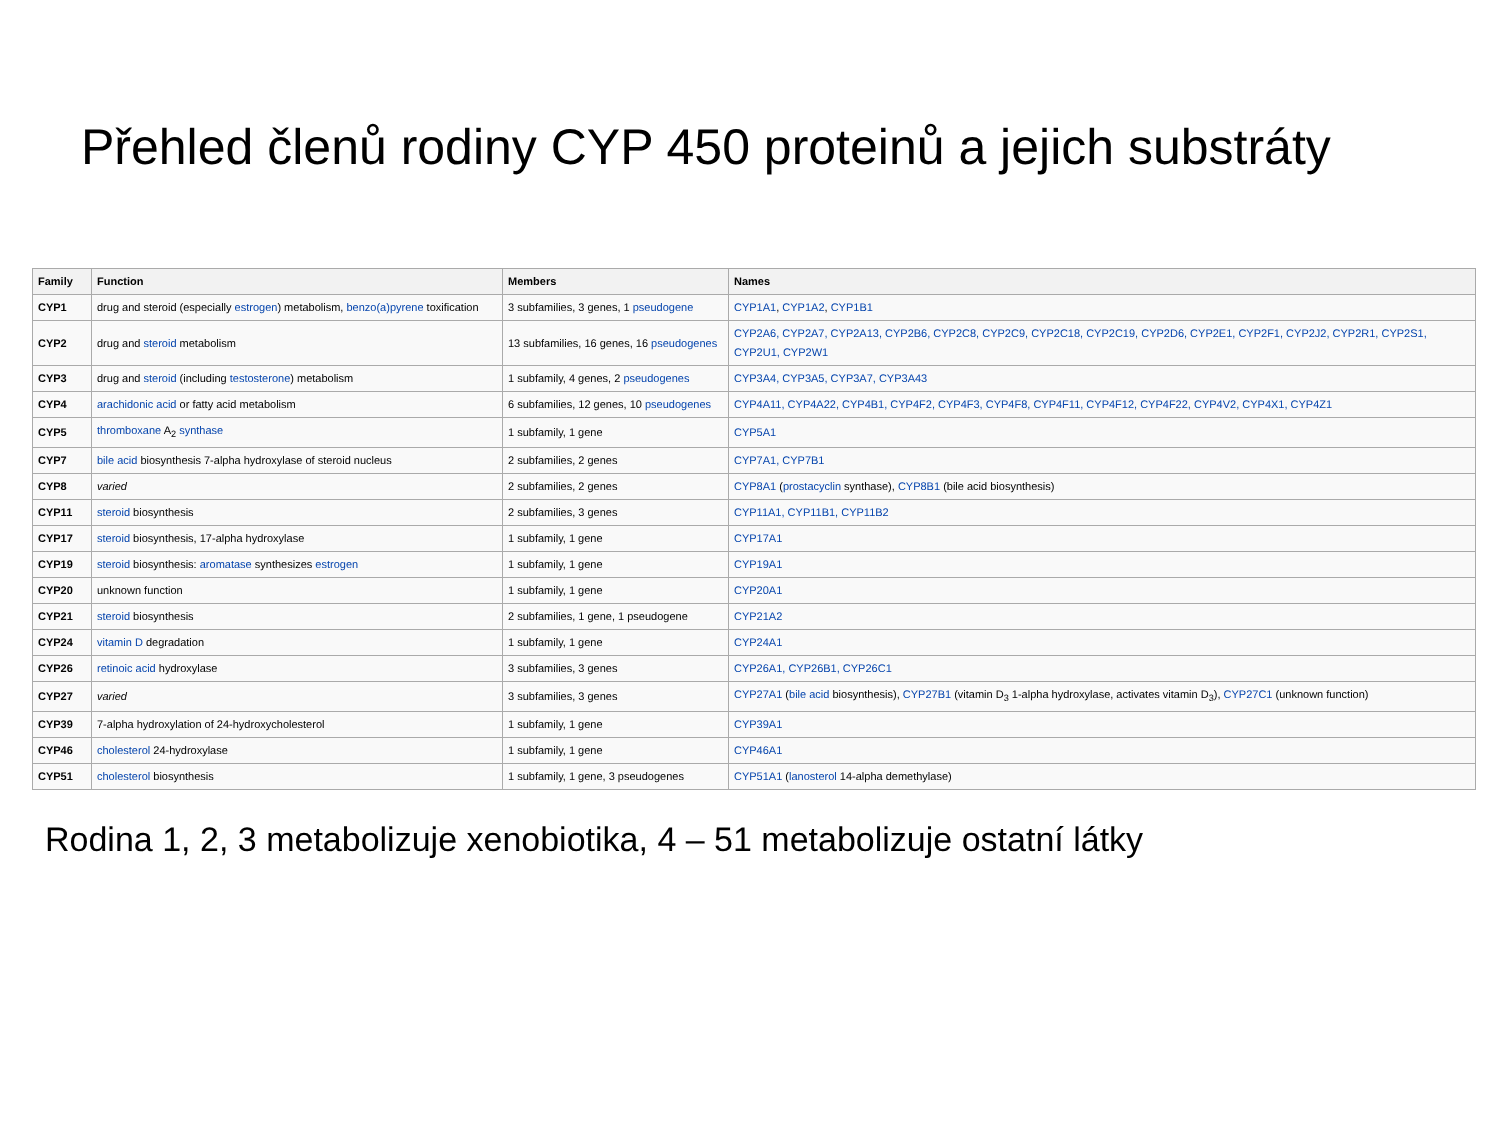Přehled členů rodiny CYP 450 proteinů a jejich substráty
| Family | Function | Members | Names |
| --- | --- | --- | --- |
| CYP1 | drug and steroid (especially estrogen ) metabolism, benzo(a)pyrene toxification | 3 subfamilies, 3 genes, 1 pseudogene | CYP1A1 , CYP1A2 , CYP1B1 |
| CYP2 | drug and steroid metabolism | 13 subfamilies, 16 genes, 16 pseudogenes | CYP2A6, CYP2A7, CYP2A13, CYP2B6, CYP2C8, CYP2C9, CYP2C18, CYP2C19, CYP2D6, CYP2E1, CYP2F1, CYP2J2, CYP2R1, CYP2S1, CYP2U1, CYP2W1 |
| CYP3 | drug and steroid (including testosterone ) metabolism | 1 subfamily, 4 genes, 2 pseudogenes | CYP3A4, CYP3A5, CYP3A7, CYP3A43 |
| CYP4 | arachidonic acid or fatty acid metabolism | 6 subfamilies, 12 genes, 10 pseudogenes | CYP4A11, CYP4A22, CYP4B1, CYP4F2, CYP4F3, CYP4F8, CYP4F11, CYP4F12, CYP4F22, CYP4V2, CYP4X1, CYP4Z1 |
| CYP5 | thromboxane A<sub>2</sub> synthase | 1 subfamily, 1 gene | CYP5A1 |
| CYP7 | bile acid biosynthesis 7-alpha hydroxylase of steroid nucleus | 2 subfamilies, 2 genes | CYP7A1, CYP7B1 |
| CYP8 | varied | 2 subfamilies, 2 genes | CYP8A1 ( prostacyclin synthase), CYP8B1 (bile acid biosynthesis) |
| CYP11 | steroid biosynthesis | 2 subfamilies, 3 genes | CYP11A1, CYP11B1, CYP11B2 |
| CYP17 | steroid biosynthesis, 17-alpha hydroxylase | 1 subfamily, 1 gene | CYP17A1 |
| CYP19 | steroid biosynthesis: aromatase synthesizes estrogen | 1 subfamily, 1 gene | CYP19A1 |
| CYP20 | unknown function | 1 subfamily, 1 gene | CYP20A1 |
| CYP21 | steroid biosynthesis | 2 subfamilies, 1 gene, 1 pseudogene | CYP21A2 |
| CYP24 | vitamin D degradation | 1 subfamily, 1 gene | CYP24A1 |
| CYP26 | retinoic acid hydroxylase | 3 subfamilies, 3 genes | CYP26A1, CYP26B1, CYP26C1 |
| CYP27 | varied | 3 subfamilies, 3 genes | CYP27A1 ( bile acid biosynthesis), CYP27B1 (vitamin D<sub>3</sub> 1-alpha hydroxylase, activates vitamin D<sub>3</sub>), CYP27C1 (unknown function) |
| CYP39 | 7-alpha hydroxylation of 24-hydroxycholesterol | 1 subfamily, 1 gene | CYP39A1 |
| CYP46 | cholesterol 24-hydroxylase | 1 subfamily, 1 gene | CYP46A1 |
| CYP51 | cholesterol biosynthesis | 1 subfamily, 1 gene, 3 pseudogenes | CYP51A1 ( lanosterol 14-alpha demethylase) |
Rodina 1, 2, 3 metabolizuje xenobiotika, 4 – 51 metabolizuje ostatní látky